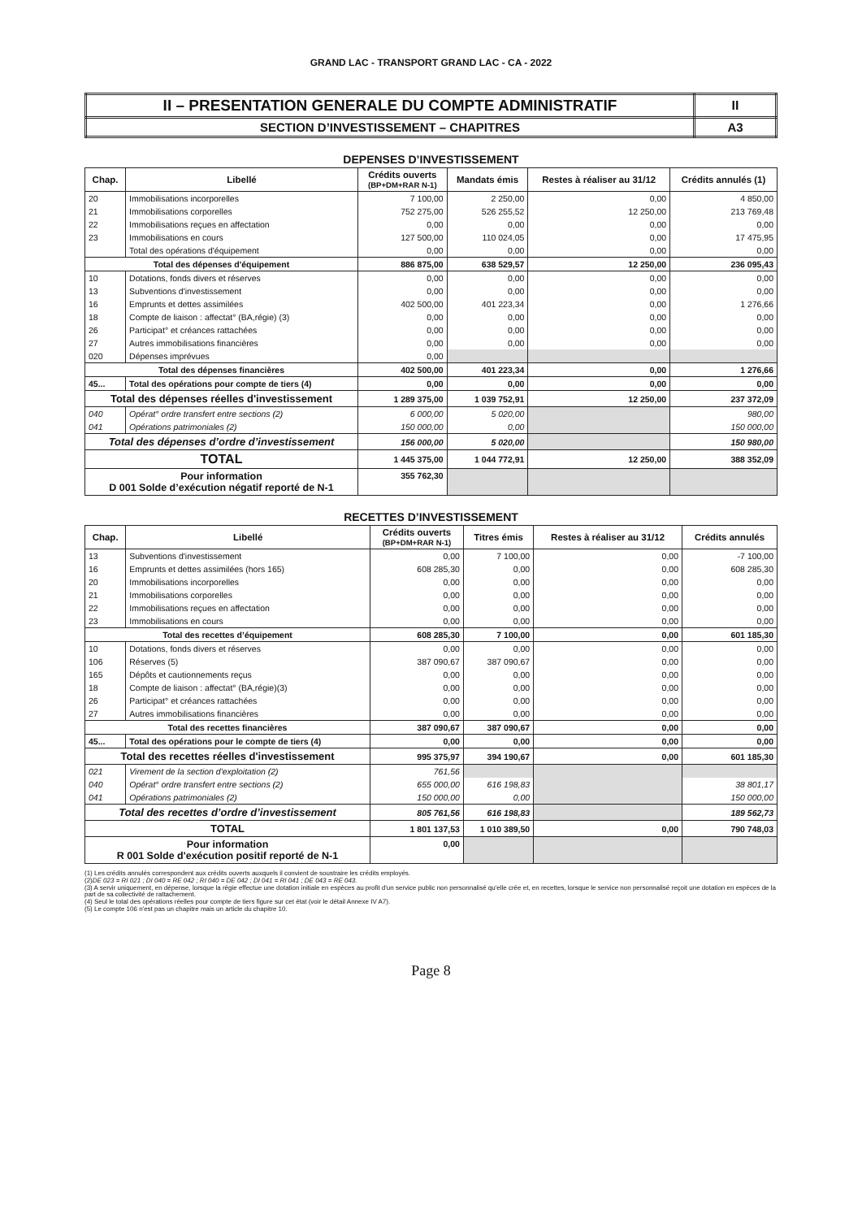GRAND LAC - TRANSPORT GRAND LAC - CA - 2022
| II – PRESENTATION GENERALE DU COMPTE ADMINISTRATIF | II |
| SECTION D’INVESTISSEMENT – CHAPITRES | A3 |
DEPENSES D’INVESTISSEMENT
| Chap. | Libellé | Crédits ouverts (BP+DM+RAR N-1) | Mandats émis | Restes à réaliser au 31/12 | Crédits annulés (1) |
| --- | --- | --- | --- | --- | --- |
| 20 | Immobilisations incorporelles | 7 100,00 | 2 250,00 | 0,00 | 4 850,00 |
| 21 | Immobilisations corporelles | 752 275,00 | 526 255,52 | 12 250,00 | 213 769,48 |
| 22 | Immobilisations reçues en affectation | 0,00 | 0,00 | 0,00 | 0,00 |
| 23 | Immobilisations en cours | 127 500,00 | 110 024,05 | 0,00 | 17 475,95 |
| | Total des opérations d'équipement | 0,00 | 0,00 | 0,00 | 0,00 |
| Total des dépenses d'équipement | | 886 875,00 | 638 529,57 | 12 250,00 | 236 095,43 |
| 10 | Dotations, fonds divers et réserves | 0,00 | 0,00 | 0,00 | 0,00 |
| 13 | Subventions d'investissement | 0,00 | 0,00 | 0,00 | 0,00 |
| 16 | Emprunts et dettes assimilées | 402 500,00 | 401 223,34 | 0,00 | 1 276,66 |
| 18 | Compte de liaison : affectat° (BA,régie) (3) | 0,00 | 0,00 | 0,00 | 0,00 |
| 26 | Participat° et créances rattachées | 0,00 | 0,00 | 0,00 | 0,00 |
| 27 | Autres immobilisations financières | 0,00 | 0,00 | 0,00 | 0,00 |
| 020 | Dépenses imprévues | 0,00 | | | |
| Total des dépenses financières | | 402 500,00 | 401 223,34 | 0,00 | 1 276,66 |
| 45... | Total des opérations pour compte de tiers (4) | 0,00 | 0,00 | 0,00 | 0,00 |
| Total des dépenses réelles d'investissement | | 1 289 375,00 | 1 039 752,91 | 12 250,00 | 237 372,09 |
| 040 | Opérat° ordre transfert entre sections (2) | 6 000,00 | 5 020,00 | | 980,00 |
| 041 | Opérations patrimoniales (2) | 150 000,00 | 0,00 | | 150 000,00 |
| Total des dépenses d’ordre d’investissement | | 156 000,00 | 5 020,00 | | 150 980,00 |
| TOTAL | | 1 445 375,00 | 1 044 772,91 | 12 250,00 | 388 352,09 |
| Pour information D 001 Solde d’exécution négatif reporté de N-1 | | 355 762,30 | | | |
RECETTES D’INVESTISSEMENT
| Chap. | Libellé | Crédits ouverts (BP+DM+RAR N-1) | Titres émis | Restes à réaliser au 31/12 | Crédits annulés |
| --- | --- | --- | --- | --- | --- |
| 13 | Subventions d'investissement | 0,00 | 7 100,00 | 0,00 | -7 100,00 |
| 16 | Emprunts et dettes assimilées (hors 165) | 608 285,30 | 0,00 | 0,00 | 608 285,30 |
| 20 | Immobilisations incorporelles | 0,00 | 0,00 | 0,00 | 0,00 |
| 21 | Immobilisations corporelles | 0,00 | 0,00 | 0,00 | 0,00 |
| 22 | Immobilisations reçues en affectation | 0,00 | 0,00 | 0,00 | 0,00 |
| 23 | Immobilisations en cours | 0,00 | 0,00 | 0,00 | 0,00 |
| Total des recettes d’équipement | | 608 285,30 | 7 100,00 | 0,00 | 601 185,30 |
| 10 | Dotations, fonds divers et réserves | 0,00 | 0,00 | 0,00 | 0,00 |
| 106 | Réserves (5) | 387 090,67 | 387 090,67 | 0,00 | 0,00 |
| 165 | Dépôts et cautionnements reçus | 0,00 | 0,00 | 0,00 | 0,00 |
| 18 | Compte de liaison : affectat° (BA,régie)(3) | 0,00 | 0,00 | 0,00 | 0,00 |
| 26 | Participat° et créances rattachées | 0,00 | 0,00 | 0,00 | 0,00 |
| 27 | Autres immobilisations financières | 0,00 | 0,00 | 0,00 | 0,00 |
| Total des recettes financières | | 387 090,67 | 387 090,67 | 0,00 | 0,00 |
| 45... | Total des opérations pour le compte de tiers (4) | 0,00 | 0,00 | 0,00 | 0,00 |
| Total des recettes réelles d'investissement | | 995 375,97 | 394 190,67 | 0,00 | 601 185,30 |
| 021 | Virement de la section d'exploitation (2) | 761,56 | | | |
| 040 | Opérat° ordre transfert entre sections (2) | 655 000,00 | 616 198,83 | | 38 801,17 |
| 041 | Opérations patrimoniales (2) | 150 000,00 | 0,00 | | 150 000,00 |
| Total des recettes d’ordre d’investissement | | 805 761,56 | 616 198,83 | | 189 562,73 |
| TOTAL | | 1 801 137,53 | 1 010 389,50 | 0,00 | 790 748,03 |
| Pour information R 001 Solde d'exécution positif reporté de N-1 | | 0,00 | | | |
(1) Les crédits annulés correspondent aux crédits ouverts auxquels il convient de soustraire les crédits employés.
(2)DE 023 = RI 021 ; DI 040 = RE 042 ; RI 040 = DE 042 ; DI 041 = RI 041 ; DE 043 = RE 043.
(3) A servir uniquement, en dépense, lorsque la régie effectue une dotation initiale en espèces au profit d'un service public non personnalisé qu'elle crée et, en recettes, lorsque le service non personnalisé reçoit une dotation en espèces de la part de sa collectivité de rattachement.
(4) Seul le total des opérations réelles pour compte de tiers figure sur cet état (voir le détail Annexe IV A7).
(5) Le compte 106 n'est pas un chapitre mais un article du chapitre 10.
Page 8